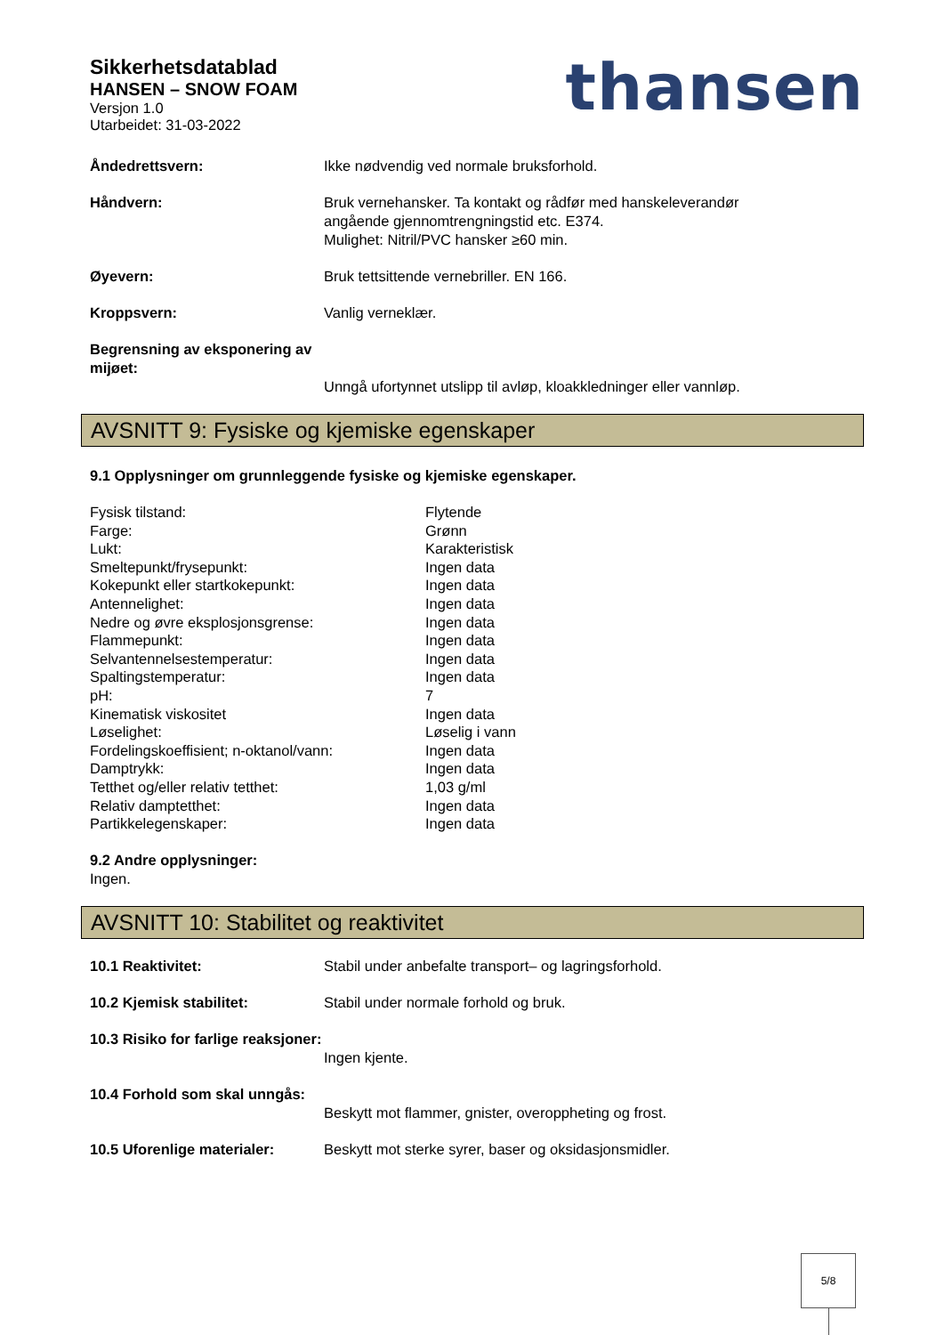Sikkerhetsdatablad
HANSEN – SNOW FOAM
Versjon 1.0
Utarbeidet: 31-03-2022
thansen
Åndedrettsvern: Ikke nødvendig ved normale bruksforhold.
Håndvern: Bruk vernehansker. Ta kontakt og rådfør med hanskeleverandør
angående gjennomtrengningstid etc. E374.
Mulighet: Nitril/PVC hansker ≥60 min.
Øyevern: Bruk tettsittende vernebriller. EN 166.
Kroppsvern: Vanlig verneklær.
Begrensning av eksponering av mijøet:
Unngå ufortynnet utslipp til avløp, kloakkledninger eller vannløp.
AVSNITT 9: Fysiske og kjemiske egenskaper
9.1 Opplysninger om grunnleggende fysiske og kjemiske egenskaper.
| Fysisk tilstand: | Flytende |
| Farge: | Grønn |
| Lukt: | Karakteristisk |
| Smeltepunkt/frysepunkt: | Ingen data |
| Kokepunkt eller startkokepunkt: | Ingen data |
| Antennelighet: | Ingen data |
| Nedre og øvre eksplosjonsgrense: | Ingen data |
| Flammepunkt: | Ingen data |
| Selvantennelsestemperatur: | Ingen data |
| Spaltingstemperatur: | Ingen data |
| pH: | 7 |
| Kinematisk viskositet | Ingen data |
| Løselighet: | Løselig i vann |
| Fordelingskoeffisient; n-oktanol/vann: | Ingen data |
| Damptrykk: | Ingen data |
| Tetthet og/eller relativ tetthet: | 1,03 g/ml |
| Relativ damptetthet: | Ingen data |
| Partikkelegenskaper: | Ingen data |
9.2 Andre opplysninger:
Ingen.
AVSNITT 10: Stabilitet og reaktivitet
10.1 Reaktivitet: Stabil under anbefalte transport– og lagringsforhold.
10.2 Kjemisk stabilitet: Stabil under normale forhold og bruk.
10.3 Risiko for farlige reaksjoner:
Ingen kjente.
10.4 Forhold som skal unngås:
Beskytt mot flammer, gnister, overoppheting og frost.
10.5 Uforenlige materialer: Beskytt mot sterke syrer, baser og oksidasjonsmidler.
5/8